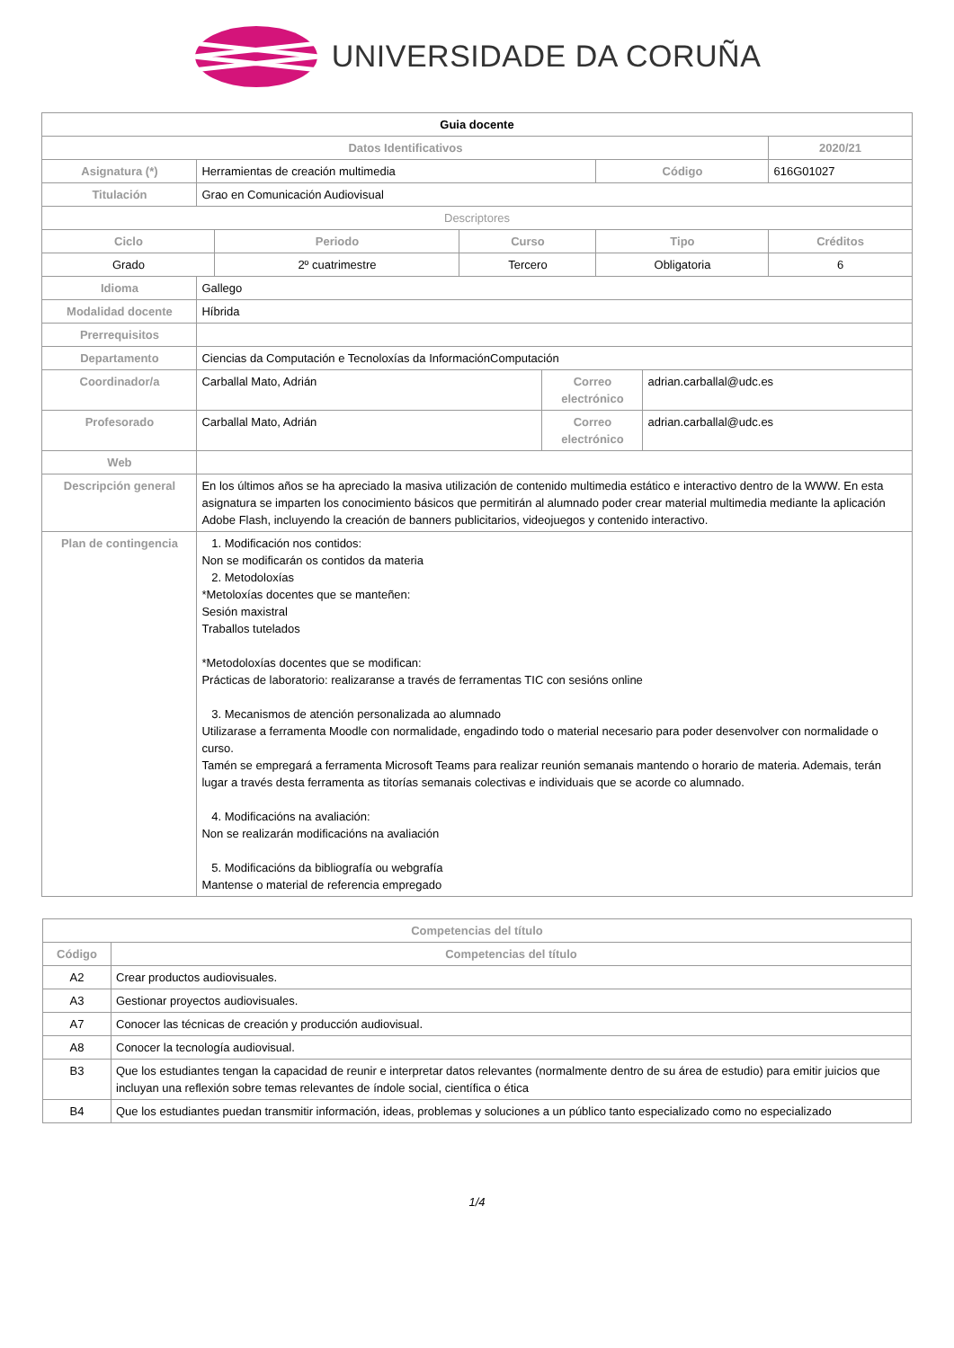UNIVERSIDADE DA CORUÑA
| Guia docente | | | | | | | |
| Datos Identificativos | | | | | | | 2020/21 |
| Asignatura (*) | Herramientas de creación multimedia | | | | Código | | 616G01027 |
| Titulación | Grao en Comunicación Audiovisual | | | | | | |
| Descriptores | | | | | | | |
| Ciclo | | Periodo | Curso | | Tipo | | Créditos |
| Grado | | 2º cuatrimestre | Tercero | | Obligatoria | | 6 |
| Idioma | Gallego | | | | | | |
| Modalidad docente | Híbrida | | | | | | |
| Prerrequisitos | | | | | | | |
| Departamento | Ciencias da Computación e Tecnoloxías da InformaciónComputación | | | | | | |
| Coordinador/a | Carballal Mato, Adrián | | | Correo electrónico | | adrian.carballal@udc.es | |
| Profesorado | Carballal Mato, Adrián | | | Correo electrónico | | adrian.carballal@udc.es | |
| Web | | | | | | | |
| Descripción general | En los últimos años se ha apreciado la masiva utilización de contenido multimedia estático e interactivo dentro de la WWW. En esta asignatura se imparten los conocimiento básicos que permitirán al alumnado poder crear material multimedia mediante la aplicación Adobe Flash, incluyendo la creación de banners publicitarios, videojuegos y contenido interactivo. | | | | | | |
| Plan de contingencia | 1. Modificación nos contidos: Non se modificarán os contidos da materia 2. Metodoloxías *Metoloxías docentes que se manteñen: Sesión maxistral Traballos tutelados *Metodoloxías docentes que se modifican: Prácticas de laboratorio: realizaranse a través de ferramentas TIC con sesións online 3. Mecanismos de atención personalizada ao alumnado Utilizarase a ferramenta Moodle con normalidade, engadindo todo o material necesario para poder desenvolver con normalidade o curso. Tamén se empregará a ferramenta Microsoft Teams para realizar reunión semanais mantendo o horario de materia. Ademais, terán lugar a través desta ferramenta as titorías semanais colectivas e individuais que se acorde co alumnado. 4. Modificacións na avaliación: Non se realizarán modificacións na avaliación 5. Modificacións da bibliografía ou webgrafía Mantense o material de referencia empregado | | | | | | |
| Competencias del título | |
| --- | --- |
| Código | Competencias del título |
| A2 | Crear productos audiovisuales. |
| A3 | Gestionar proyectos audiovisuales. |
| A7 | Conocer las técnicas de creación y producción audiovisual. |
| A8 | Conocer la tecnología audiovisual. |
| B3 | Que los estudiantes tengan la capacidad de reunir e interpretar datos relevantes (normalmente dentro de su área de estudio) para emitir juicios que incluyan una reflexión sobre temas relevantes de índole social, científica o ética |
| B4 | Que los estudiantes puedan transmitir información, ideas, problemas y soluciones a un público tanto especializado como no especializado |
1/4